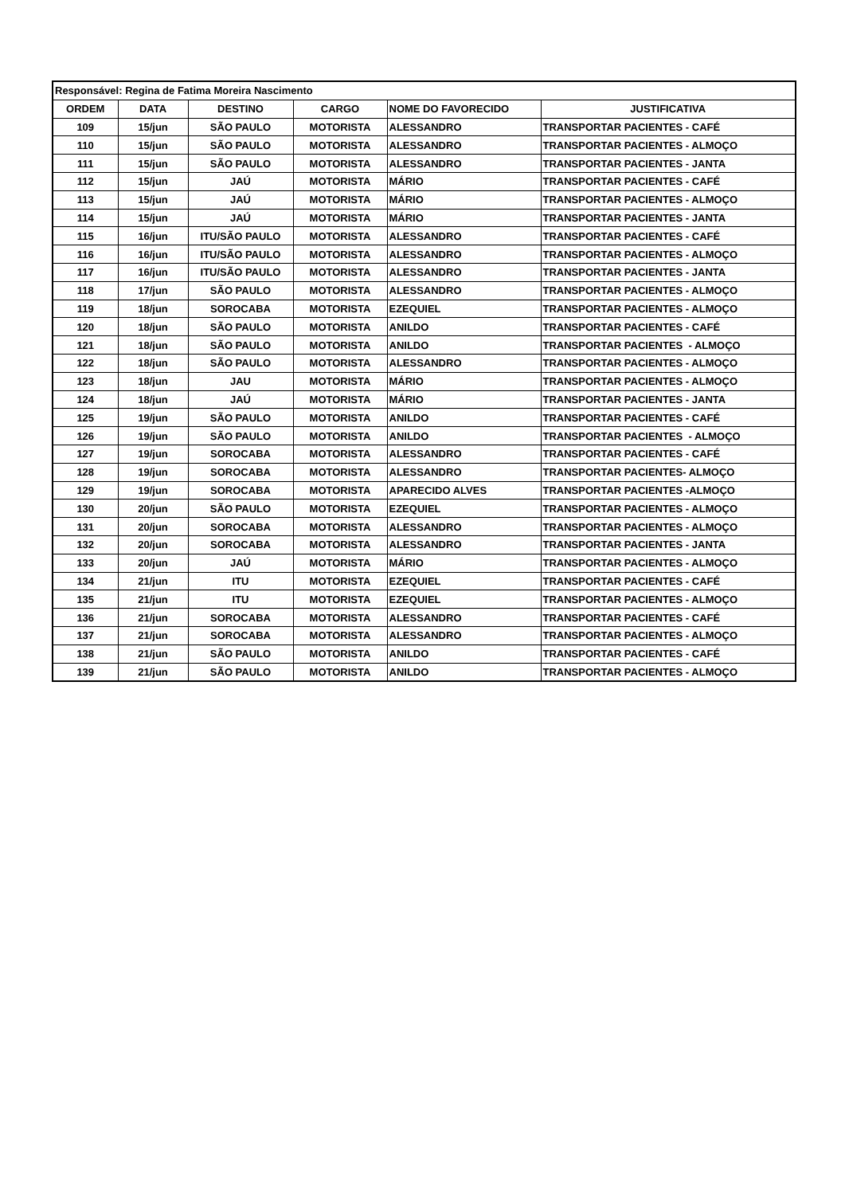| Responsável: Regina de Fatima Moreira Nascimento | | | | | |
| ORDEM | DATA | DESTINO | CARGO | NOME DO FAVORECIDO | JUSTIFICATIVA |
| 109 | 15/jun | SÃO PAULO | MOTORISTA | ALESSANDRO | TRANSPORTAR PACIENTES - CAFÉ |
| 110 | 15/jun | SÃO PAULO | MOTORISTA | ALESSANDRO | TRANSPORTAR PACIENTES - ALMOÇO |
| 111 | 15/jun | SÃO PAULO | MOTORISTA | ALESSANDRO | TRANSPORTAR PACIENTES - JANTA |
| 112 | 15/jun | JAÚ | MOTORISTA | MÁRIO | TRANSPORTAR PACIENTES - CAFÉ |
| 113 | 15/jun | JAÚ | MOTORISTA | MÁRIO | TRANSPORTAR PACIENTES - ALMOÇO |
| 114 | 15/jun | JAÚ | MOTORISTA | MÁRIO | TRANSPORTAR PACIENTES - JANTA |
| 115 | 16/jun | ITU/SÃO PAULO | MOTORISTA | ALESSANDRO | TRANSPORTAR PACIENTES - CAFÉ |
| 116 | 16/jun | ITU/SÃO PAULO | MOTORISTA | ALESSANDRO | TRANSPORTAR PACIENTES - ALMOÇO |
| 117 | 16/jun | ITU/SÃO PAULO | MOTORISTA | ALESSANDRO | TRANSPORTAR PACIENTES - JANTA |
| 118 | 17/jun | SÃO PAULO | MOTORISTA | ALESSANDRO | TRANSPORTAR PACIENTES - ALMOÇO |
| 119 | 18/jun | SOROCABA | MOTORISTA | EZEQUIEL | TRANSPORTAR PACIENTES - ALMOÇO |
| 120 | 18/jun | SÃO PAULO | MOTORISTA | ANILDO | TRANSPORTAR PACIENTES - CAFÉ |
| 121 | 18/jun | SÃO PAULO | MOTORISTA | ANILDO | TRANSPORTAR PACIENTES - ALMOÇO |
| 122 | 18/jun | SÃO PAULO | MOTORISTA | ALESSANDRO | TRANSPORTAR PACIENTES - ALMOÇO |
| 123 | 18/jun | JAU | MOTORISTA | MÁRIO | TRANSPORTAR PACIENTES - ALMOÇO |
| 124 | 18/jun | JAÚ | MOTORISTA | MÁRIO | TRANSPORTAR PACIENTES - JANTA |
| 125 | 19/jun | SÃO PAULO | MOTORISTA | ANILDO | TRANSPORTAR PACIENTES - CAFÉ |
| 126 | 19/jun | SÃO PAULO | MOTORISTA | ANILDO | TRANSPORTAR PACIENTES - ALMOÇO |
| 127 | 19/jun | SOROCABA | MOTORISTA | ALESSANDRO | TRANSPORTAR PACIENTES - CAFÉ |
| 128 | 19/jun | SOROCABA | MOTORISTA | ALESSANDRO | TRANSPORTAR PACIENTES- ALMOÇO |
| 129 | 19/jun | SOROCABA | MOTORISTA | APARECIDO ALVES | TRANSPORTAR PACIENTES -ALMOÇO |
| 130 | 20/jun | SÃO PAULO | MOTORISTA | EZEQUIEL | TRANSPORTAR PACIENTES - ALMOÇO |
| 131 | 20/jun | SOROCABA | MOTORISTA | ALESSANDRO | TRANSPORTAR PACIENTES - ALMOÇO |
| 132 | 20/jun | SOROCABA | MOTORISTA | ALESSANDRO | TRANSPORTAR PACIENTES - JANTA |
| 133 | 20/jun | JAÚ | MOTORISTA | MÁRIO | TRANSPORTAR PACIENTES - ALMOÇO |
| 134 | 21/jun | ITU | MOTORISTA | EZEQUIEL | TRANSPORTAR PACIENTES - CAFÉ |
| 135 | 21/jun | ITU | MOTORISTA | EZEQUIEL | TRANSPORTAR PACIENTES - ALMOÇO |
| 136 | 21/jun | SOROCABA | MOTORISTA | ALESSANDRO | TRANSPORTAR PACIENTES - CAFÉ |
| 137 | 21/jun | SOROCABA | MOTORISTA | ALESSANDRO | TRANSPORTAR PACIENTES - ALMOÇO |
| 138 | 21/jun | SÃO PAULO | MOTORISTA | ANILDO | TRANSPORTAR PACIENTES - CAFÉ |
| 139 | 21/jun | SÃO PAULO | MOTORISTA | ANILDO | TRANSPORTAR PACIENTES - ALMOÇO |